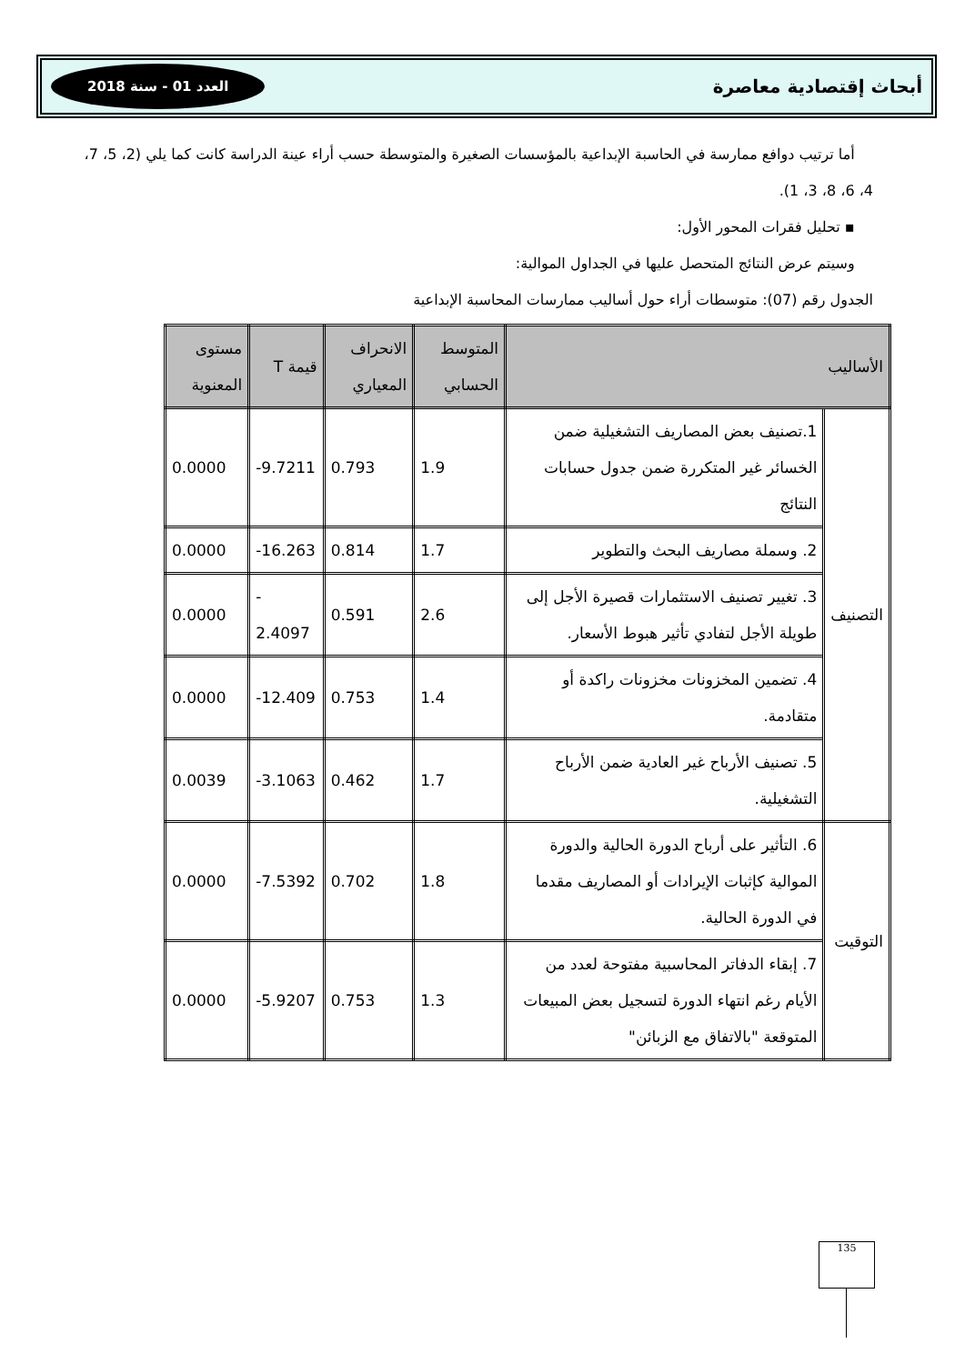أبحاث إقتصادية معاصرة العدد 01 - سنة 2018
أما ترتيب دوافع ممارسة في الحاسبة الإبداعية بالمؤسسات الصغيرة والمتوسطة حسب أراء عينة الدراسة كانت كما يلي (2، 5، 7، 4، 6، 8، 3، 1).
▪ تحليل فقرات المحور الأول:
وسيتم عرض النتائج المتحصل عليها في الجداول الموالية:
الجدول رقم (07): متوسطات أراء حول أساليب ممارسات المحاسبة الإبداعية
| الأساليب | | المتوسط الحسابي | الانحراف المعياري | قيمة T | مستوى المعنوية |
| --- | --- | --- | --- | --- | --- |
| التصنيف | 1.تصنيف بعض المصاريف التشغيلية ضمن الخسائر غير المتكررة ضمن جدول حسابات النتائج | 1.9 | 0.793 | -9.7211 | 0.0000 |
| | 2. وسملة مصاريف البحث والتطوير | 1.7 | 0.814 | -16.263 | 0.0000 |
| | 3. تغيير تصنيف الاستثمارات قصيرة الأجل إلى طويلة الأجل لتفادي تأثير هبوط الأسعار. | 2.6 | 0.591 | - 2.4097 | 0.0000 |
| | 4. تضمين المخزونات مخزونات راكدة أو متقادمة. | 1.4 | 0.753 | -12.409 | 0.0000 |
| | 5. تصنيف الأرباح غير العادية ضمن الأرباح التشغيلية. | 1.7 | 0.462 | -3.1063 | 0.0039 |
| التوقيت | 6. التأثير على أرباح الدورة الحالية والدورة الموالية كإثبات الإيرادات أو المصاريف مقدما في الدورة الحالية. | 1.8 | 0.702 | -7.5392 | 0.0000 |
| | 7. إبقاء الدفاتر المحاسبية مفتوحة لعدد من الأيام رغم انتهاء الدورة لتسجيل بعض المبيعات المتوقعة "بالاتفاق مع الزبائن" | 1.3 | 0.753 | -5.9207 | 0.0000 |
135